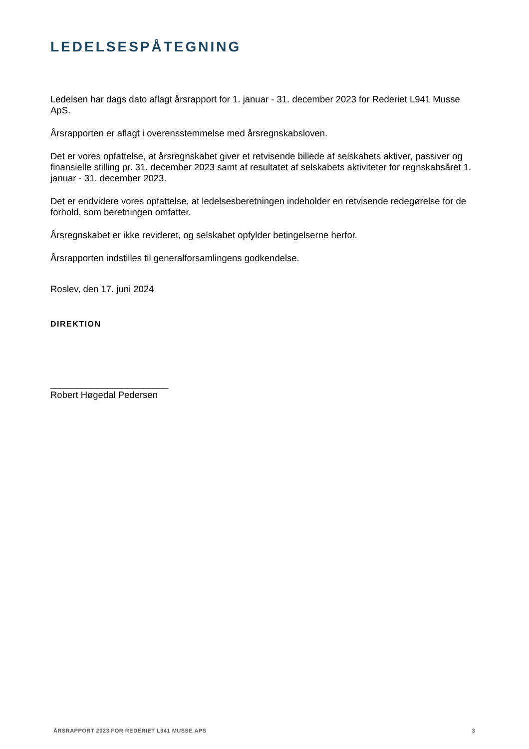LEDELSESPÅTEGNING
Ledelsen har dags dato aflagt årsrapport for 1. januar - 31. december 2023 for Rederiet L941 Musse ApS.
Årsrapporten er aflagt i overensstemmelse med årsregnskabsloven.
Det er vores opfattelse, at årsregnskabet giver et retvisende billede af selskabets aktiver, passiver og finansielle stilling pr. 31. december 2023 samt af resultatet af selskabets aktiviteter for regnskabsåret 1. januar - 31. december 2023.
Det er endvidere vores opfattelse, at ledelsesberetningen indeholder en retvisende redegørelse for de forhold, som beretningen omfatter.
Årsregnskabet er ikke revideret, og selskabet opfylder betingelserne herfor.
Årsrapporten indstilles til generalforsamlingens godkendelse.
Roslev, den 17. juni 2024
DIREKTION
_______________________
Robert Høgedal Pedersen
ÅRSRAPPORT 2023 FOR REDERIET L941 MUSSE APS 3